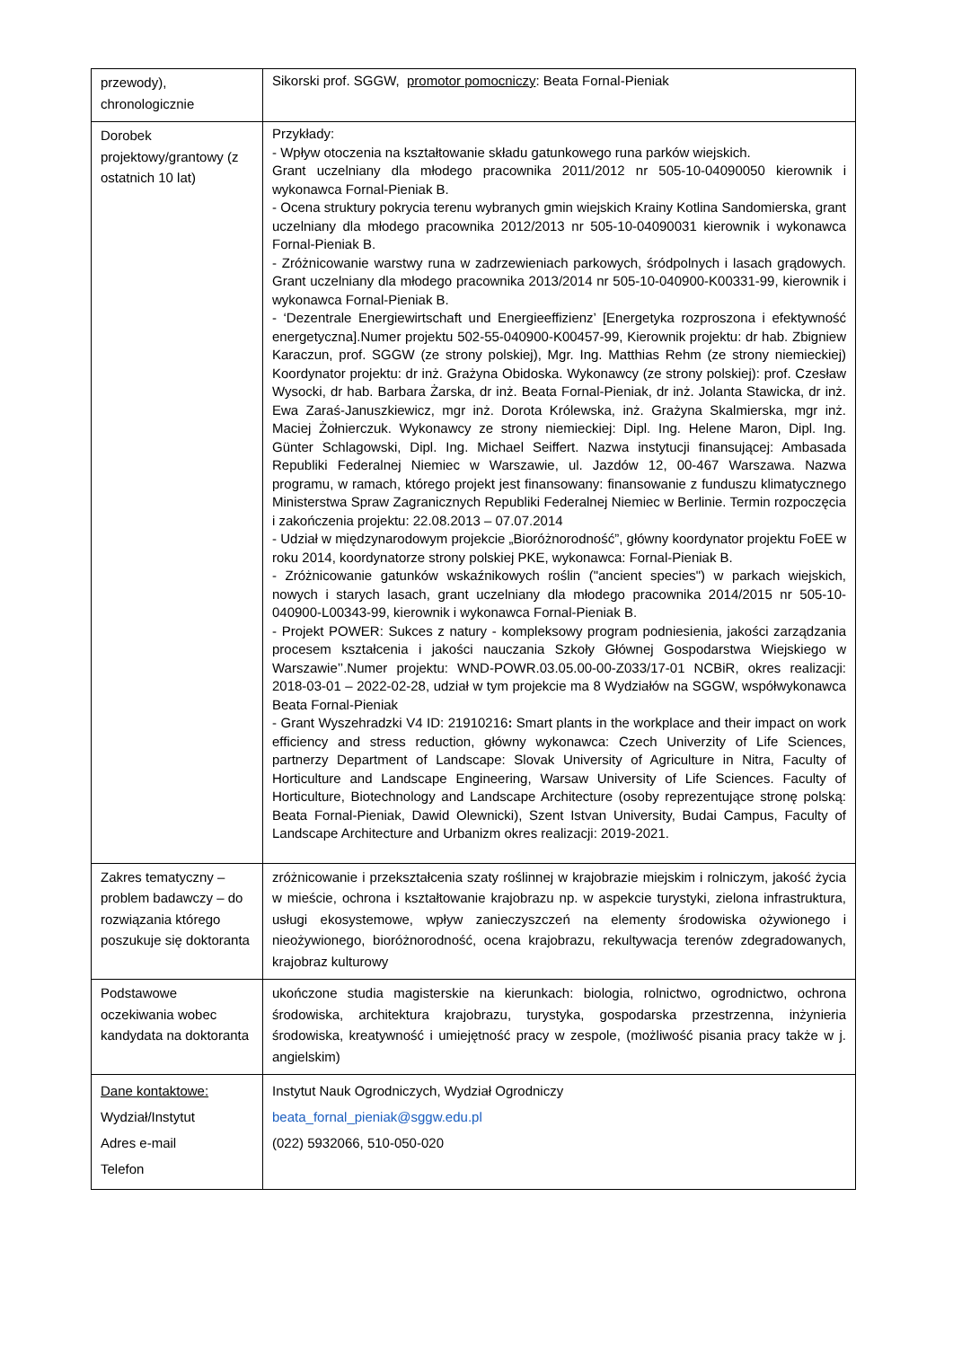| przewody), chronologicznie | Sikorski prof. SGGW, promotor pomocniczy : Beata Fornal-Pieniak |
| Dorobek projektowy/grantowy (z ostatnich 10 lat) | Przykłady: - Wpływ otoczenia na kształtowanie składu gatunkowego runa parków wiejskich. Grant uczelniany dla młodego pracownika 2011/2012 nr 505-10-04090050 kierownik i wykonawca Fornal-Pieniak B. - Ocena struktury pokrycia terenu wybranych gmin wiejskich Krainy Kotlina Sandomierska, grant uczelniany dla młodego pracownika 2012/2013 nr 505-10-04090031 kierownik i wykonawca Fornal-Pieniak B. - Zróżnicowanie warstwy runa w zadrzewieniach parkowych, śródpolnych i lasach grądowych. Grant uczelniany dla młodego pracownika 2013/2014 nr 505-10-040900-K00331-99, kierownik i wykonawca Fornal-Pieniak B. - ‘Dezentrale Energiewirtschaft und Energieeffizienz’ [Energetyka rozproszona i efektywność energetyczna].Numer projektu 502-55-040900-K00457-99, Kierownik projektu: dr hab. Zbigniew Karaczun, prof. SGGW (ze strony polskiej), Mgr. Ing. Matthias Rehm (ze strony niemieckiej) Koordynator projektu: dr inż. Grażyna Obidoska. Wykonawcy (ze strony polskiej): prof. Czesław Wysocki, dr hab. Barbara Żarska, dr inż. Beata Fornal-Pieniak, dr inż. Jolanta Stawicka, dr inż. Ewa Zaraś-Januszkiewicz, mgr inż. Dorota Królewska, inż. Grażyna Skalmierska, mgr inż. Maciej Żołnierczuk. Wykonawcy ze strony niemieckiej: Dipl. Ing. Helene Maron, Dipl. Ing. Günter Schlagowski, Dipl. Ing. Michael Seiffert. Nazwa instytucji finansującej: Ambasada Republiki Federalnej Niemiec w Warszawie, ul. Jazdów 12, 00-467 Warszawa. Nazwa programu, w ramach, którego projekt jest finansowany: finansowanie z funduszu klimatycznego Ministerstwa Spraw Zagranicznych Republiki Federalnej Niemiec w Berlinie. Termin rozpoczęcia i zakończenia projektu: 22.08.2013 – 07.07.2014 - Udział w międzynarodowym projekcie „Bioróżnorodność”, główny koordynator projektu FoEE w roku 2014, koordynatorze strony polskiej PKE, wykonawca: Fornal-Pieniak B. - Zróżnicowanie gatunków wskaźnikowych roślin ("ancient species") w parkach wiejskich, nowych i starych lasach, grant uczelniany dla młodego pracownika 2014/2015 nr 505-10-040900-L00343-99, kierownik i wykonawca Fornal-Pieniak B. - Projekt POWER: Sukces z natury - kompleksowy program podniesienia, jakości zarządzania procesem kształcenia i jakości nauczania Szkoły Głównej Gospodarstwa Wiejskiego w Warszawie’’.Numer projektu: WND-POWR.03.05.00-00-Z033/17-01 NCBiR, okres realizacji: 2018-03-01 – 2022-02-28, udział w tym projekcie ma 8 Wydziałów na SGGW, współwykonawca Beata Fornal-Pieniak - Grant Wyszehradzki V4 ID: 21910216 : Smart plants in the workplace and their impact on work efficiency and stress reduction, główny wykonawca: Czech Univerzity of Life Sciences, partnerzy Department of Landscape: Slovak University of Agriculture in Nitra, Faculty of Horticulture and Landscape Engineering, Warsaw University of Life Sciences. Faculty of Horticulture, Biotechnology and Landscape Architecture (osoby reprezentujące stronę polską: Beata Fornal-Pieniak, Dawid Olewnicki), Szent Istvan University, Budai Campus, Faculty of Landscape Architecture and Urbanizm okres realizacji: 2019-2021. |
| Zakres tematyczny – problem badawczy – do rozwiązania którego poszukuje się doktoranta | zróżnicowanie i przekształcenia szaty roślinnej w krajobrazie miejskim i rolniczym, jakość życia w mieście, ochrona i kształtowanie krajobrazu np. w aspekcie turystyki, zielona infrastruktura, usługi ekosystemowe, wpływ zanieczyszczeń na elementy środowiska ożywionego i nieożywionego, bioróżnorodność, ocena krajobrazu, rekultywacja terenów zdegradowanych, krajobraz kulturowy |
| Podstawowe oczekiwania wobec kandydata na doktoranta | ukończone studia magisterskie na kierunkach: biologia, rolnictwo, ogrodnictwo, ochrona środowiska, architektura krajobrazu, turystyka, gospodarska przestrzenna, inżynieria środowiska, kreatywność i umiejętność pracy w zespole, (możliwość pisania pracy także w j. angielskim) |
| Dane kontaktowe: Wydział/Instytut Adres e-mail Telefon | Instytut Nauk Ogrodniczych, Wydział Ogrodniczy beata_fornal_pieniak@sggw.edu.pl (022) 5932066, 510-050-020 |